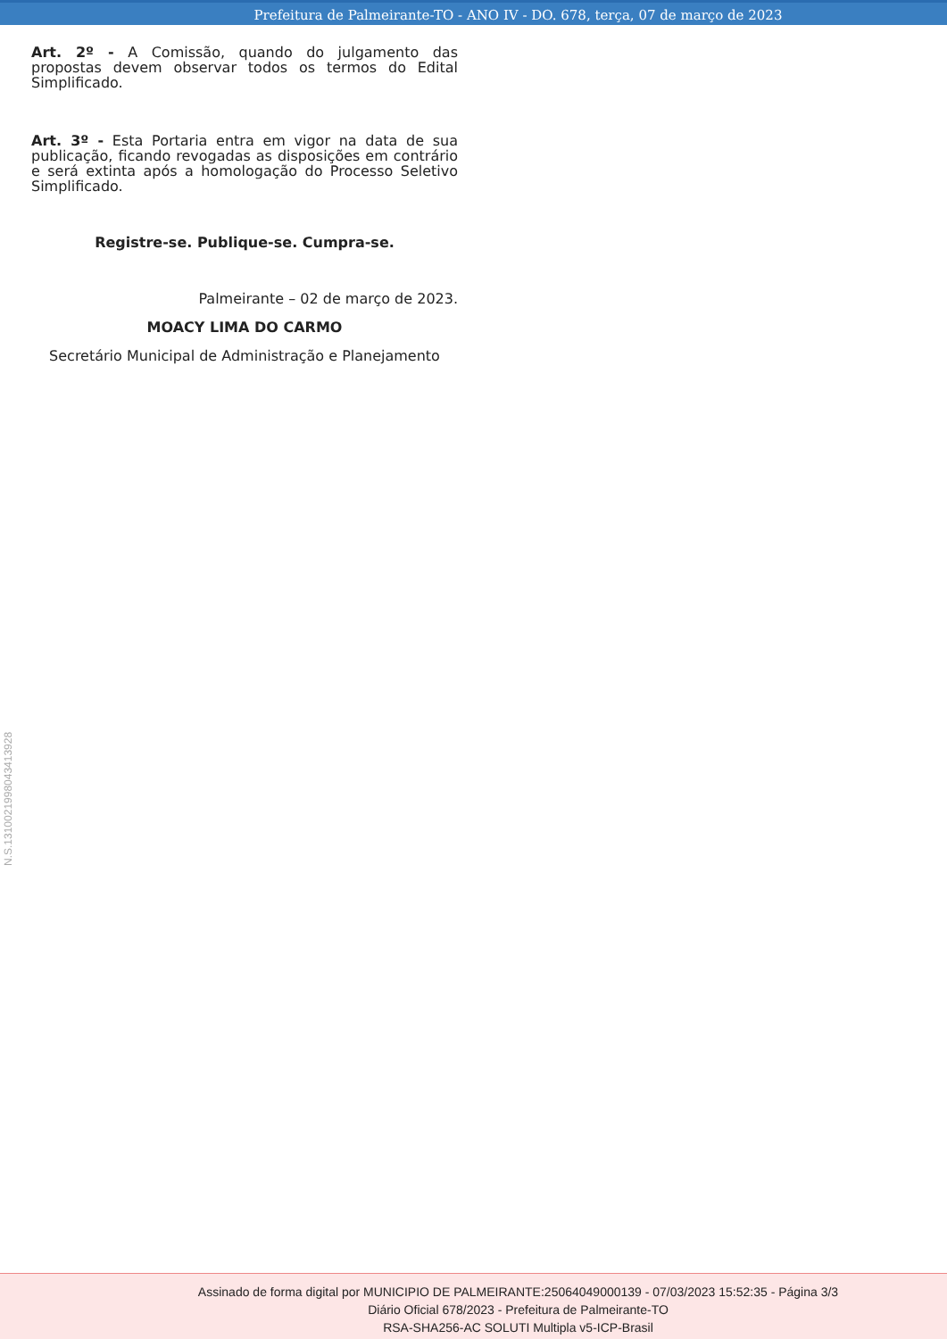Prefeitura de Palmeirante-TO - ANO IV - DO. 678, terça, 07 de março de 2023
Art. 2º - A Comissão, quando do julgamento das propostas devem observar todos os termos do Edital Simplificado.
Art. 3º - Esta Portaria entra em vigor na data de sua publicação, ficando revogadas as disposições em contrário e será extinta após a homologação do Processo Seletivo Simplificado.
Registre-se. Publique-se. Cumpra-se.
Palmeirante – 02 de março de 2023.
MOACY LIMA DO CARMO
Secretário Municipal de Administração e Planejamento
N.S.131002199804341392­8
Assinado de forma digital por MUNICIPIO DE PALMEIRANTE:25064049000139 - 07/03/2023 15:52:35 - Página 3/3
Diário Oficial 678/2023 - Prefeitura de Palmeirante-TO
RSA-SHA256-AC SOLUTI Multipla v5-ICP-Brasil